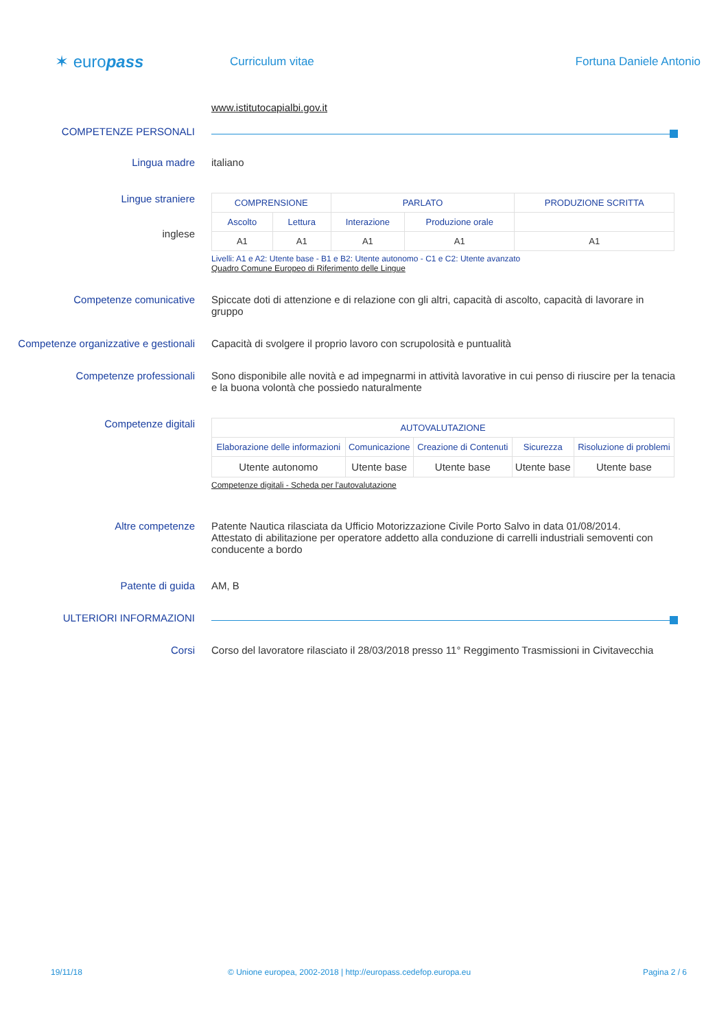✶ europass
Curriculum vitae Fortuna Daniele Antonio
www.istitutocapialbi.gov.it
COMPETENZE PERSONALI
Lingua madre italiano
Lingue straniere
inglese
| COMPRENSIONE | | PARLATO | | PRODUZIONE SCRITTA |
| --- | --- | --- | --- | --- |
| Ascolto | Lettura | Interazione | Produzione orale | |
| A1 | A1 | A1 | A1 | A1 |
Livelli: A1 e A2: Utente base - B1 e B2: Utente autonomo - C1 e C2: Utente avanzato
Quadro Comune Europeo di Riferimento delle Lingue
Competenze comunicative Spiccate doti di attenzione e di relazione con gli altri, capacità di ascolto, capacità di lavorare in gruppo
Competenze organizzative e gestionali
Capacità di svolgere il proprio lavoro con scrupolosità e puntualità
Competenze professionali Sono disponibile alle novità e ad impegnarmi in attività lavorative in cui penso di riuscire per la tenacia e la buona volontà che possiedo naturalmente
Competenze digitali
| AUTOVALUTAZIONE | | | | |
| --- | --- | --- | --- | --- |
| Elaborazione delle informazioni | Comunicazione | Creazione di Contenuti | Sicurezza | Risoluzione di problemi |
| Utente autonomo | Utente base | Utente base | Utente base | Utente base |
Competenze digitali - Scheda per l'autovalutazione
Altre competenze Patente Nautica rilasciata da Ufficio Motorizzazione Civile Porto Salvo in data 01/08/2014.
Attestato di abilitazione per operatore addetto alla conduzione di carrelli industriali semoventi con conducente a bordo
Patente di guida AM, B
ULTERIORI INFORMAZIONI
Corsi Corso del lavoratore rilasciato il 28/03/2018 presso 11° Reggimento Trasmissioni in Civitavecchia
19/11/18 © Unione europea, 2002-2018 | http://europass.cedefop.europa.eu
Pagina 2 / 6